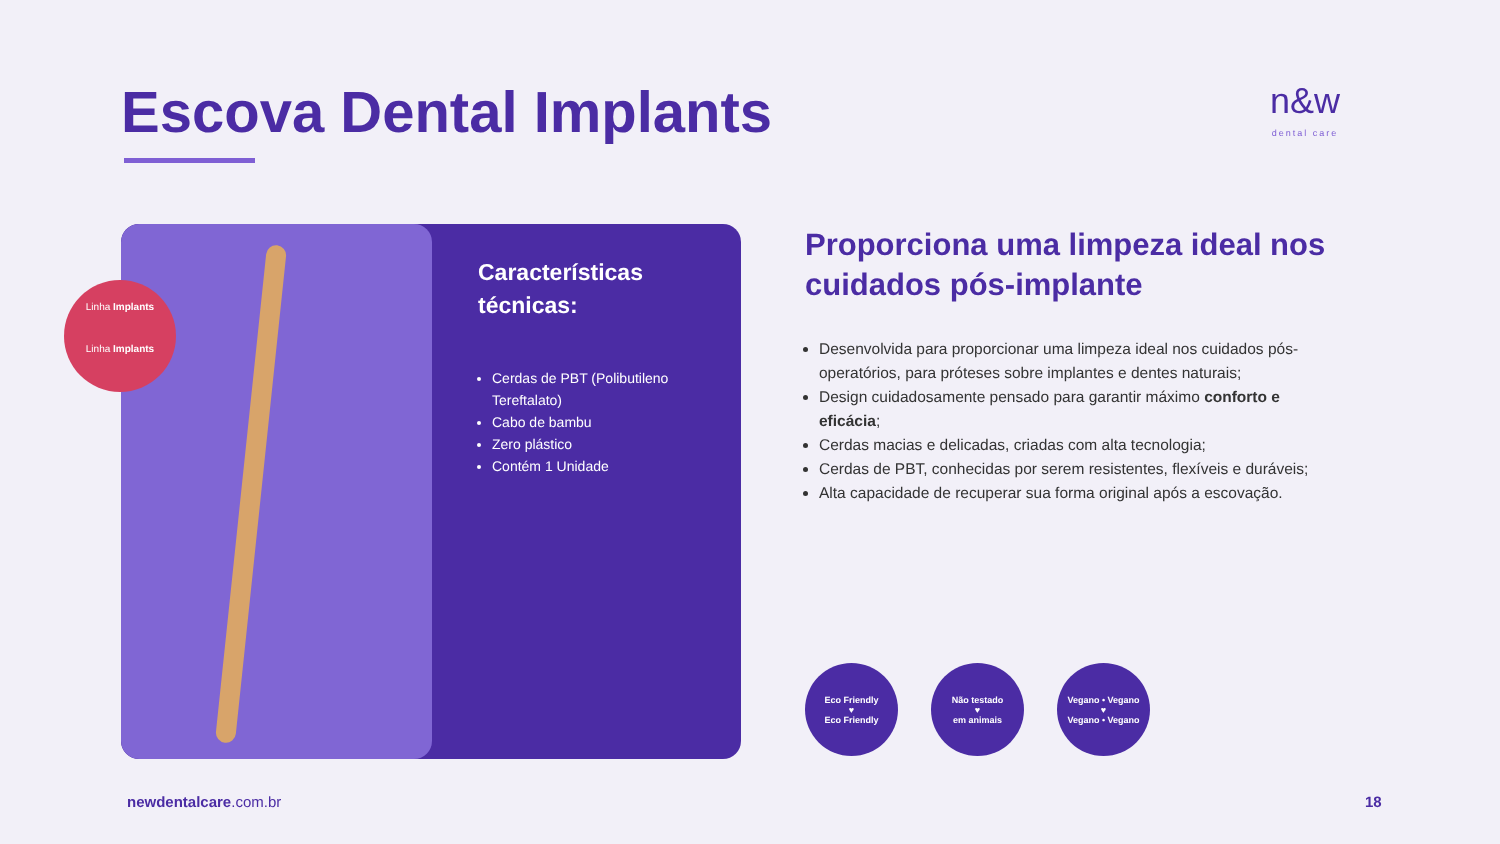Escova Dental Implants n&w
dental care
Características técnicas:
Cerdas de PBT (Polibutileno Tereftalato)
Cabo de bambu
Zero plástico
Contém 1 Unidade
Linha Implants
Linha Implants
Proporciona uma limpeza ideal nos cuidados pós-implante
Desenvolvida para proporcionar uma limpeza ideal nos cuidados pós-operatórios, para próteses sobre implantes e dentes naturais;
Design cuidadosamente pensado para garantir máximo conforto e eficácia;
Cerdas macias e delicadas, criadas com alta tecnologia;
Cerdas de PBT, conhecidas por serem resistentes, flexíveis e duráveis;
Alta capacidade de recuperar sua forma original após a escovação.
Eco Friendly
♥
Eco Friendly
Não testado
♥
em animais
Vegano • Vegano
♥
Vegano • Vegano
newdentalcare.com.br 18